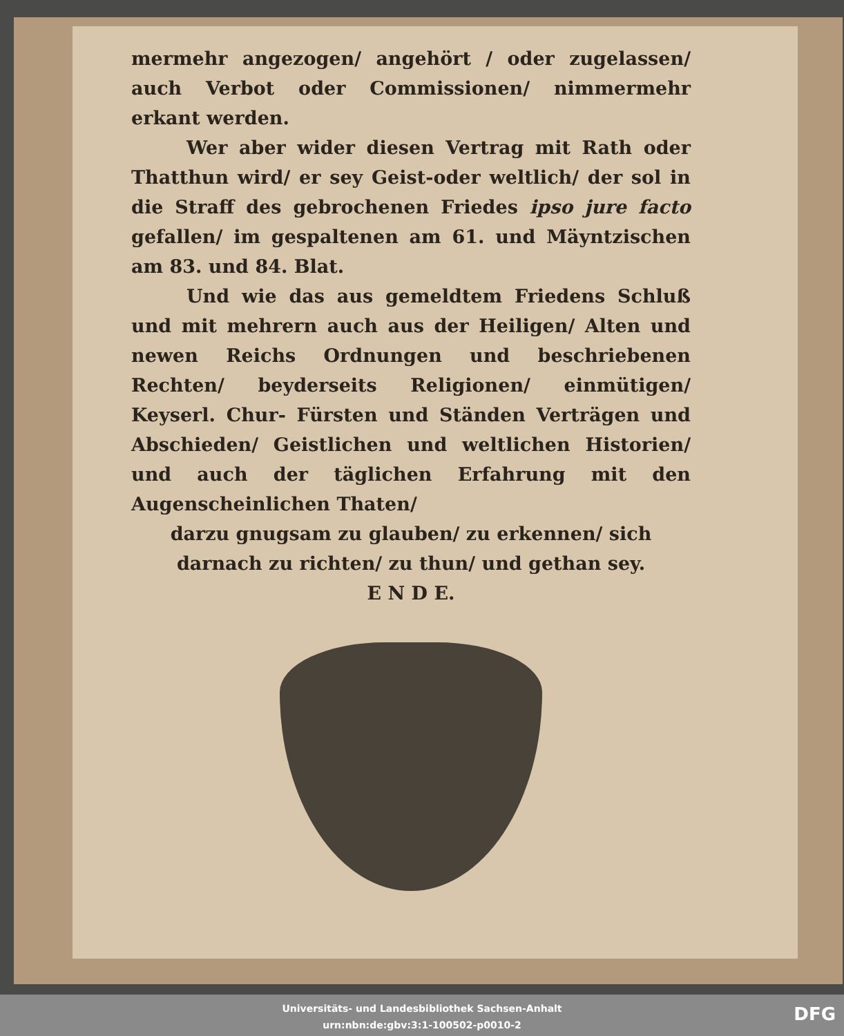mermehr angezogen/ angehört / oder zugelassen/ auch Verbot oder Commissionen/ nimmermehr erkant werden.
Wer aber wider diesen Vertrag mit Rath oder Thatthun wird/ er sey Geist-oder weltlich/ der sol in die Straff des gebrochenen Friedes ipso jure facto gefallen/ im gespaltenen am 61. und Mäyntzischen am 83. und 84. Blat.
Und wie das aus gemeldtem Friedens Schluß und mit mehrern auch aus der Heiligen/ Alten und newen Reichs Ordnungen und beschriebenen Rechten/ beyderseits Religionen/ einmütigen/ Keyserl. Chur- Fürsten und Ständen Verträgen und Abschieden/ Geistlichen und weltlichen Historien/ und auch der täglichen Erfahrung mit den Augenscheinlichen Thaten/
darzu gnugsam zu glauben/ zu erkennen/ sich darnach zu richten/ zu thun/ und gethan sey.
E N D E.
Universitäts- und Landesbibliothek Sachsen-Anhalt
urn:nbn:de:gbv:3:1-100502-p0010-2
DFG